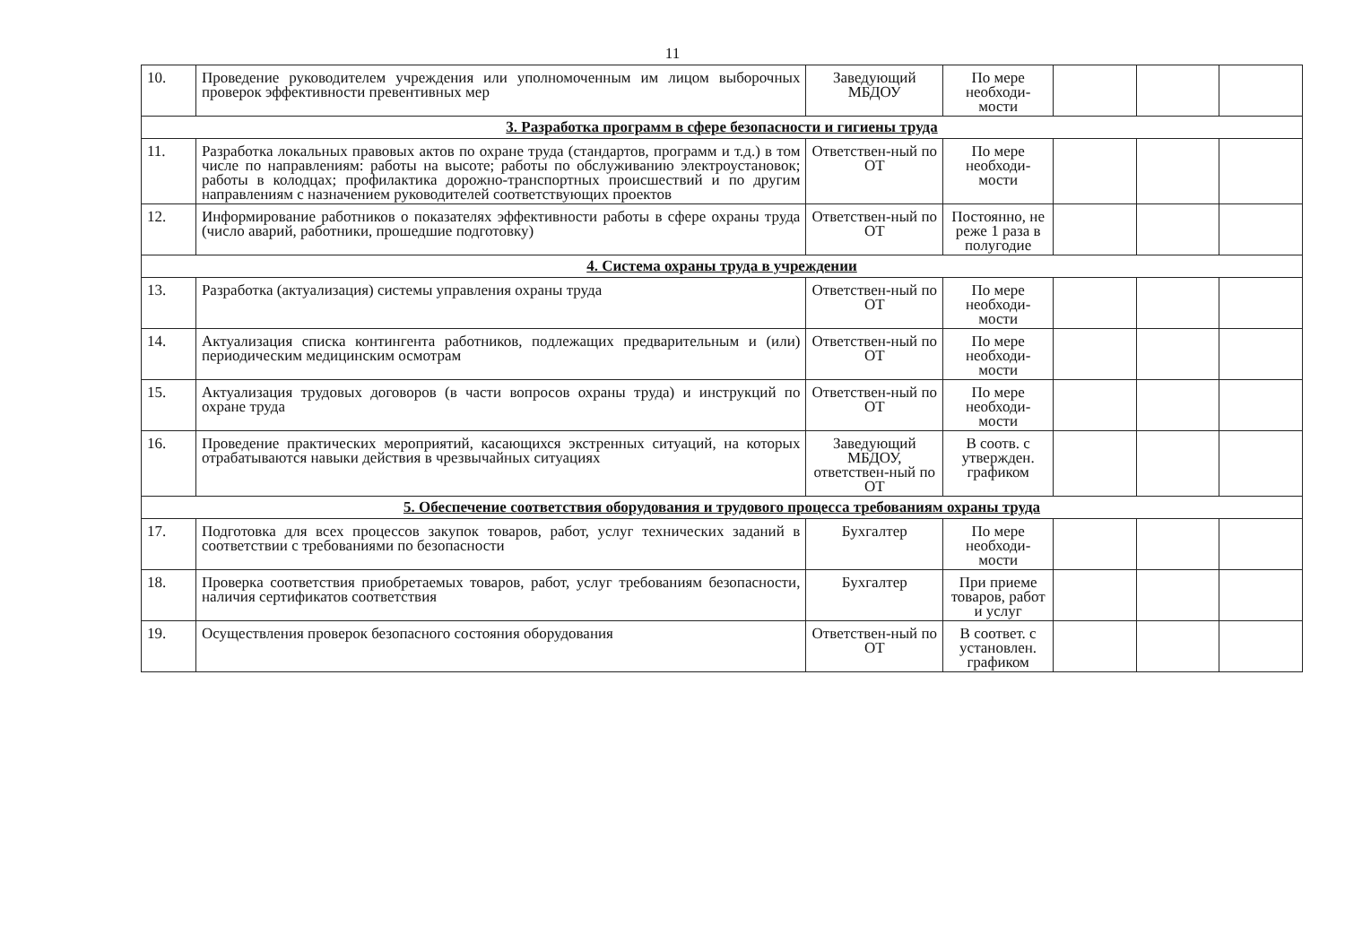11
| 10. | Проведение руководителем учреждения или уполномоченным им лицом выборочных проверок эффективности превентивных мер | Заведующий МБДОУ | По мере необходи-мости | | | |
| 3. Разработка программ в сфере безопасности и гигиены труда | | | | | | |
| 11. | Разработка локальных правовых актов по охране труда (стандартов, программ и т.д.) в том числе по направлениям: работы на высоте; работы по обслуживанию электроустановок; работы в колодцах; профилактика дорожно-транспортных происшествий и по другим направлениям с назначением руководителей соответствующих проектов | Ответствен-ный по ОТ | По мере необходи-мости | | | |
| 12. | Информирование работников о показателях эффективности работы в сфере охраны труда (число аварий, работники, прошедшие подготовку) | Ответствен-ный по ОТ | Постоянно, не реже 1 раза в полугодие | | | |
| 4. Система охраны труда в учреждении | | | | | | |
| 13. | Разработка (актуализация) системы управления охраны труда | Ответствен-ный по ОТ | По мере необходи-мости | | | |
| 14. | Актуализация списка контингента работников, подлежащих предварительным и (или) периодическим медицинским осмотрам | Ответствен-ный по ОТ | По мере необходи-мости | | | |
| 15. | Актуализация трудовых договоров (в части вопросов охраны труда) и инструкций по охране труда | Ответствен-ный по ОТ | По мере необходи-мости | | | |
| 16. | Проведение практических мероприятий, касающихся экстренных ситуаций, на которых отрабатываются навыки действия в чрезвычайных ситуациях | Заведующий МБДОУ, ответствен-ный по ОТ | В соотв. с утвержден. графиком | | | |
| 5. Обеспечение соответствия оборудования и трудового процесса требованиям охраны труда | | | | | | |
| 17. | Подготовка для всех процессов закупок товаров, работ, услуг технических заданий в соответствии с требованиями по безопасности | Бухгалтер | По мере необходи-мости | | | |
| 18. | Проверка соответствия приобретаемых товаров, работ, услуг требованиям безопасности, наличия сертификатов соответствия | Бухгалтер | При приеме товаров, работ и услуг | | | |
| 19. | Осуществления проверок безопасного состояния оборудования | Ответствен-ный по ОТ | В соответ. с установлен. графиком | | | |